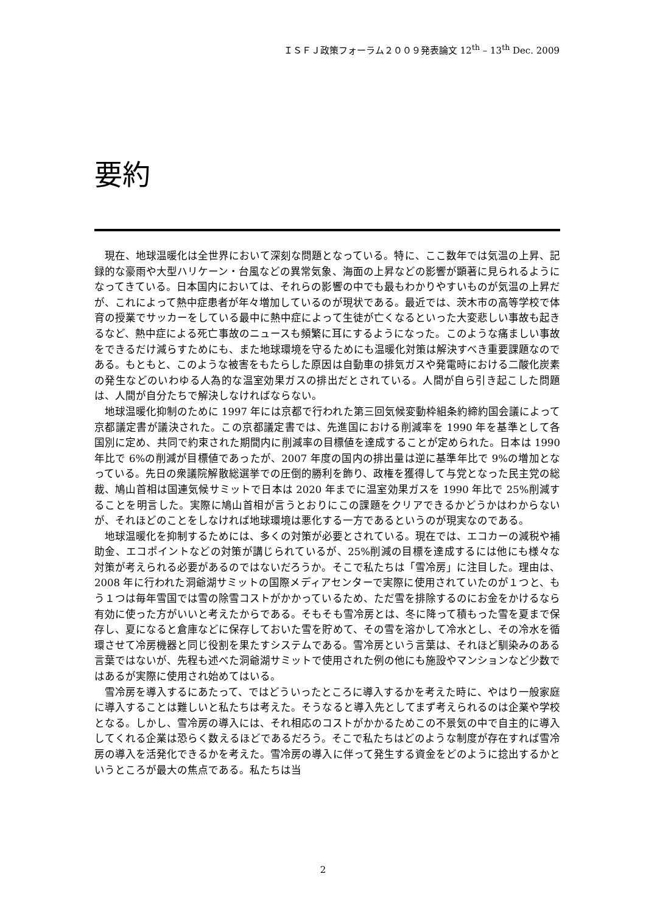ＩＳＦＪ政策フォーラム２００９発表論文 12<sup>th</sup> – 13<sup>th</sup> Dec. 2009
要約
現在、地球温暖化は全世界において深刻な問題となっている。特に、ここ数年では気温の上昇、記録的な豪雨や大型ハリケーン・台風などの異常気象、海面の上昇などの影響が顕著に見られるようになってきている。日本国内においては、それらの影響の中でも最もわかりやすいものが気温の上昇だが、これによって熱中症患者が年々増加しているのが現状である。最近では、茨木市の高等学校で体育の授業でサッカーをしている最中に熱中症によって生徒が亡くなるといった大変悲しい事故も起きるなど、熱中症による死亡事故のニュースも頻繁に耳にするようになった。このような痛ましい事故をできるだけ減らすためにも、また地球環境を守るためにも温暖化対策は解決すべき重要課題なのである。もともと、このような被害をもたらした原因は自動車の排気ガスや発電時における二酸化炭素の発生などのいわゆる人為的な温室効果ガスの排出だとされている。人間が自ら引き起こした問題は、人間が自分たちで解決しなければならない。
地球温暖化抑制のために 1997 年には京都で行われた第三回気候変動枠組条約締約国会議によって京都議定書が議決された。この京都議定書では、先進国における削減率を 1990 年を基準として各国別に定め、共同で約束された期間内に削減率の目標値を達成することが定められた。日本は 1990 年比で 6%の削減が目標値であったが、2007 年度の国内の排出量は逆に基準年比で 9%の増加となっている。先日の衆議院解散総選挙での圧倒的勝利を飾り、政権を獲得して与党となった民主党の総裁、鳩山首相は国連気候サミットで日本は 2020 年までに温室効果ガスを 1990 年比で 25%削減することを明言した。実際に鳩山首相が言うとおりにこの課題をクリアできるかどうかはわからないが、それほどのことをしなければ地球環境は悪化する一方であるというのが現実なのである。
地球温暖化を抑制するためには、多くの対策が必要とされている。現在では、エコカーの減税や補助金、エコポイントなどの対策が講じられているが、25%削減の目標を達成するには他にも様々な対策が考えられる必要があるのではないだろうか。そこで私たちは「雪冷房」に注目した。理由は、2008 年に行われた洞爺湖サミットの国際メディアセンターで実際に使用されていたのが１つと、もう１つは毎年雪国では雪の除雪コストがかかっているため、ただ雪を排除するのにお金をかけるなら有効に使った方がいいと考えたからである。そもそも雪冷房とは、冬に降って積もった雪を夏まで保存し、夏になると倉庫などに保存しておいた雪を貯めて、その雪を溶かして冷水とし、その冷水を循環させて冷房機器と同じ役割を果たすシステムである。雪冷房という言葉は、それほど馴染みのある言葉ではないが、先程も述べた洞爺湖サミットで使用された例の他にも施設やマンションなど少数ではあるが実際に使用され始めてはいる。
雪冷房を導入するにあたって、ではどういったところに導入するかを考えた時に、やはり一般家庭に導入することは難しいと私たちは考えた。そうなると導入先としてまず考えられるのは企業や学校となる。しかし、雪冷房の導入には、それ相応のコストがかかるためこの不景気の中で自主的に導入してくれる企業は恐らく数えるほどであるだろう。そこで私たちはどのような制度が存在すれば雪冷房の導入を活発化できるかを考えた。雪冷房の導入に伴って発生する資金をどのように捻出するかというところが最大の焦点である。私たちは当
2